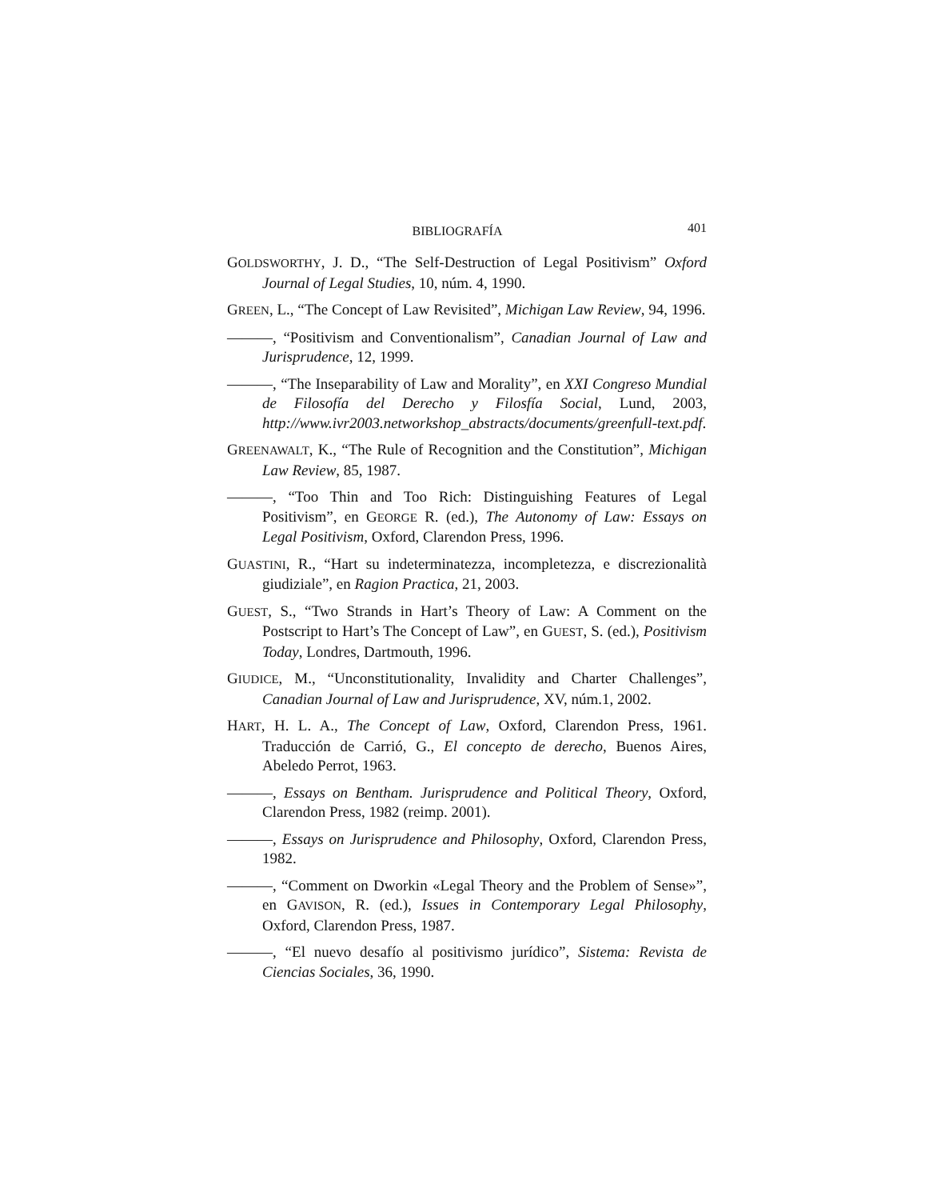BIBLIOGRAFÍA 401
GOLDSWORTHY, J. D., “The Self-Destruction of Legal Positivism” Oxford Journal of Legal Studies, 10, núm. 4, 1990.
GREEN, L., “The Concept of Law Revisited”, Michigan Law Review, 94, 1996.
———, “Positivism and Conventionalism”, Canadian Journal of Law and Jurisprudence, 12, 1999.
———, “The Inseparability of Law and Morality”, en XXI Congreso Mundial de Filosofía del Derecho y Filosfía Social, Lund, 2003, http://www.ivr2003.networkshop_abstracts/documents/greenfull-text.pdf.
GREENAWALT, K., “The Rule of Recognition and the Constitution”, Michigan Law Review, 85, 1987.
———, “Too Thin and Too Rich: Distinguishing Features of Legal Positivism”, en GEORGE R. (ed.), The Autonomy of Law: Essays on Legal Positivism, Oxford, Clarendon Press, 1996.
GUASTINI, R., “Hart su indeterminatezza, incompletezza, e discrezionalità giudiziale”, en Ragion Practica, 21, 2003.
GUEST, S., “Two Strands in Hart’s Theory of Law: A Comment on the Postscript to Hart’s The Concept of Law”, en GUEST, S. (ed.), Positivism Today, Londres, Dartmouth, 1996.
GIUDICE, M., “Unconstitutionality, Invalidity and Charter Challenges”, Canadian Journal of Law and Jurisprudence, XV, núm.1, 2002.
HART, H. L. A., The Concept of Law, Oxford, Clarendon Press, 1961. Traducción de Carrió, G., El concepto de derecho, Buenos Aires, Abeledo Perrot, 1963.
———, Essays on Bentham. Jurisprudence and Political Theory, Oxford, Clarendon Press, 1982 (reimp. 2001).
———, Essays on Jurisprudence and Philosophy, Oxford, Clarendon Press, 1982.
———, “Comment on Dworkin «Legal Theory and the Problem of Sense»”, en GAVISON, R. (ed.), Issues in Contemporary Legal Philosophy, Oxford, Clarendon Press, 1987.
———, “El nuevo desafío al positivismo jurídico”, Sistema: Revista de Ciencias Sociales, 36, 1990.